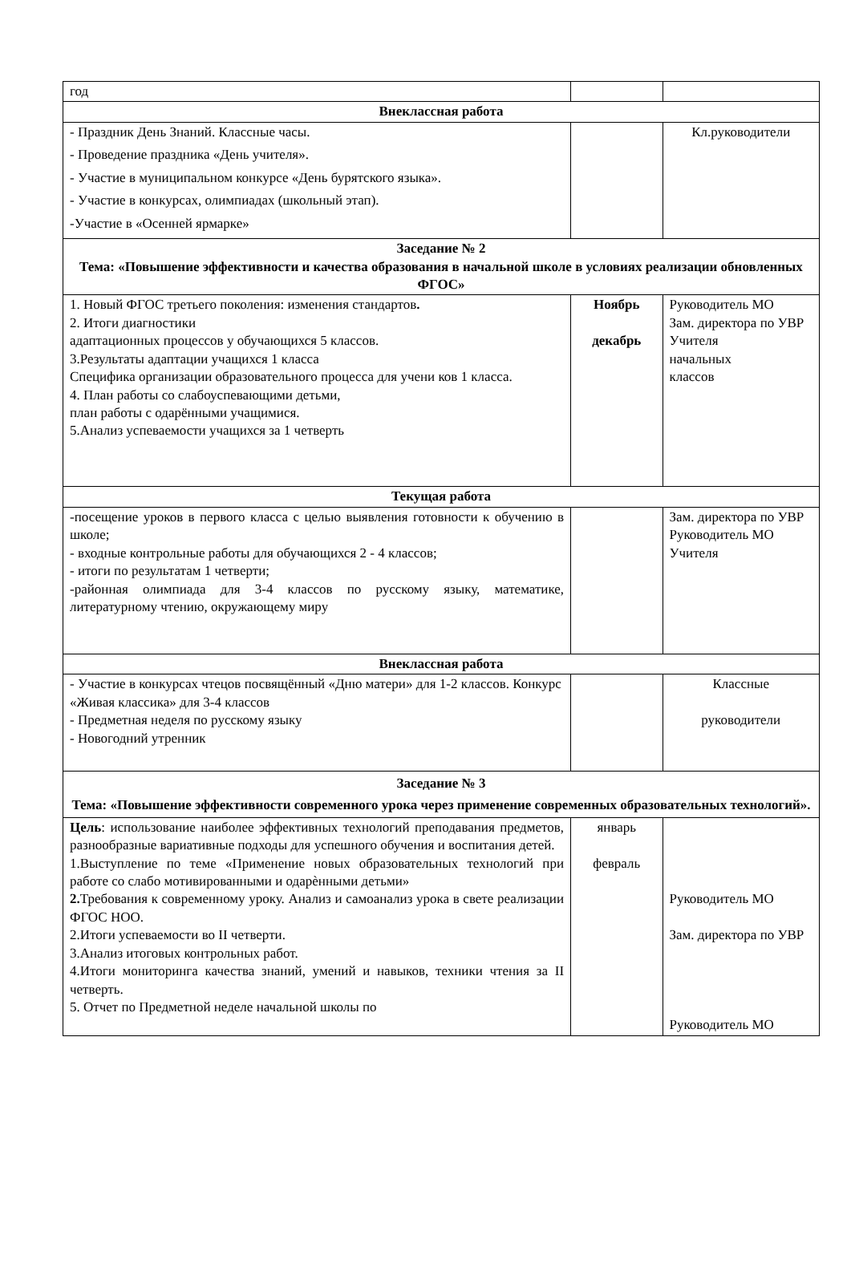| год | | |
| Внеклассная работа | | |
| - Праздник День Знаний. Классные часы. - Проведение праздника «День учителя». - Участие в муниципальном конкурсе «День бурятского языка». - Участие в конкурсах, олимпиадах (школьный этап). -Участие в «Осенней ярмарке» | | Кл.руководители |
| Заседание № 2 Тема: «Повышение эффективности и качества образования в начальной школе в условиях реализации обновленных ФГОС» | | |
| 1. Новый ФГОС третьего поколения: изменения стандартов . 2. Итоги диагностики адаптационных процессов у обучающихся 5 классов. 3.Результаты адаптации учащихся 1 класса Специфика организации образовательного процесса для учени ков 1 класса. 4. План работы со слабоуспевающими детьми, план работы с одарёнными учащимися. 5.Анализ успеваемости учащихся за 1 четверть | Ноябрь декабрь | Руководитель МО Зам. директора по УВР Учителя начальных классов |
| Текущая работа | | |
| -посещение уроков в первого класса с целью выявления готовности к обучению в школе; - входные контрольные работы для обучающихся 2 - 4 классов; - итоги по результатам 1 четверти; -районная олимпиада для 3-4 классов по русскому языку, математике, литературному чтению, окружающему миру | | Зам. директора по УВР Руководитель МО Учителя |
| Внеклассная работа | | |
| - Участие в конкурсах чтецов посвящённый «Дню матери» для 1-2 классов. Конкурс «Живая классика» для 3-4 классов - Предметная неделя по русскому языку - Новогодний утренник | | Классные руководители |
| Заседание № 3 Тема: «Повышение эффективности современного урока через применение современных образовательных технологий». | | |
| Цель : использование наиболее эффективных технологий преподавания предметов, разнообразные вариативные подходы для успешного обучения и воспитания детей. 1.Выступление по теме «Применение новых образовательных технологий при работе со слабо мотивированными и одарѐнными детьми» 2. Требования к современному уроку. Анализ и самоанализ урока в свете реализации ФГОС НОО. 2.Итоги успеваемости во II четверти. 3.Анализ итоговых контрольных работ. 4.Итоги мониторинга качества знаний, умений и навыков, техники чтения за II четверть. 5. Отчет по Предметной неделе начальной школы по | январь февраль | Руководитель МО Зам. директора по УВР Руководитель МО |